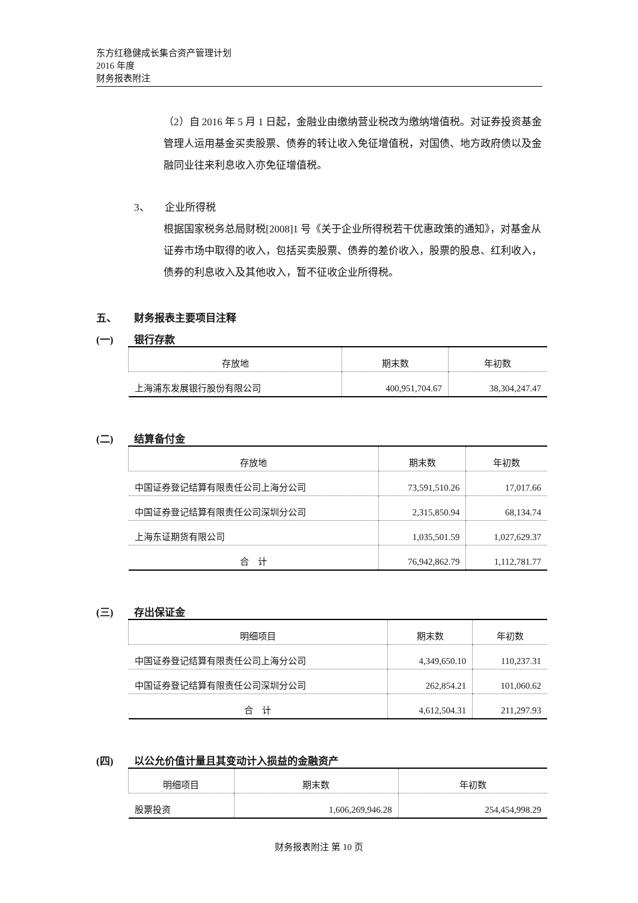东方红稳健成长集合资产管理计划
2016 年度
财务报表附注
（2）自 2016 年 5 月 1 日起，金融业由缴纳营业税改为缴纳增值税。对证券投资基金管理人运用基金买卖股票、债券的转让收入免征增值税，对国债、地方政府债以及金融同业往来利息收入亦免征增值税。
3、 企业所得税
根据国家税务总局财税[2008]1 号《关于企业所得税若干优惠政策的通知》，对基金从证券市场中取得的收入，包括买卖股票、债券的差价收入，股票的股息、红利收入，债券的利息收入及其他收入，暂不征收企业所得税。
五、 财务报表主要项目注释
(一) 银行存款
| 存放地 | 期末数 | 年初数 |
| --- | --- | --- |
| 上海浦东发展银行股份有限公司 | 400,951,704.67 | 38,304,247.47 |
(二) 结算备付金
| 存放地 | 期末数 | 年初数 |
| --- | --- | --- |
| 中国证券登记结算有限责任公司上海分公司 | 73,591,510.26 | 17,017.66 |
| 中国证券登记结算有限责任公司深圳分公司 | 2,315,850.94 | 68,134.74 |
| 上海东证期货有限公司 | 1,035,501.59 | 1,027,629.37 |
| 合 计 | 76,942,862.79 | 1,112,781.77 |
(三) 存出保证金
| 明细项目 | 期末数 | 年初数 |
| --- | --- | --- |
| 中国证券登记结算有限责任公司上海分公司 | 4,349,650.10 | 110,237.31 |
| 中国证券登记结算有限责任公司深圳分公司 | 262,854.21 | 101,060.62 |
| 合 计 | 4,612,504.31 | 211,297.93 |
(四) 以公允价值计量且其变动计入损益的金融资产
| 明细项目 | 期末数 | 年初数 |
| --- | --- | --- |
| 股票投资 | 1,606,269,946.28 | 254,454,998.29 |
财务报表附注 第 10 页